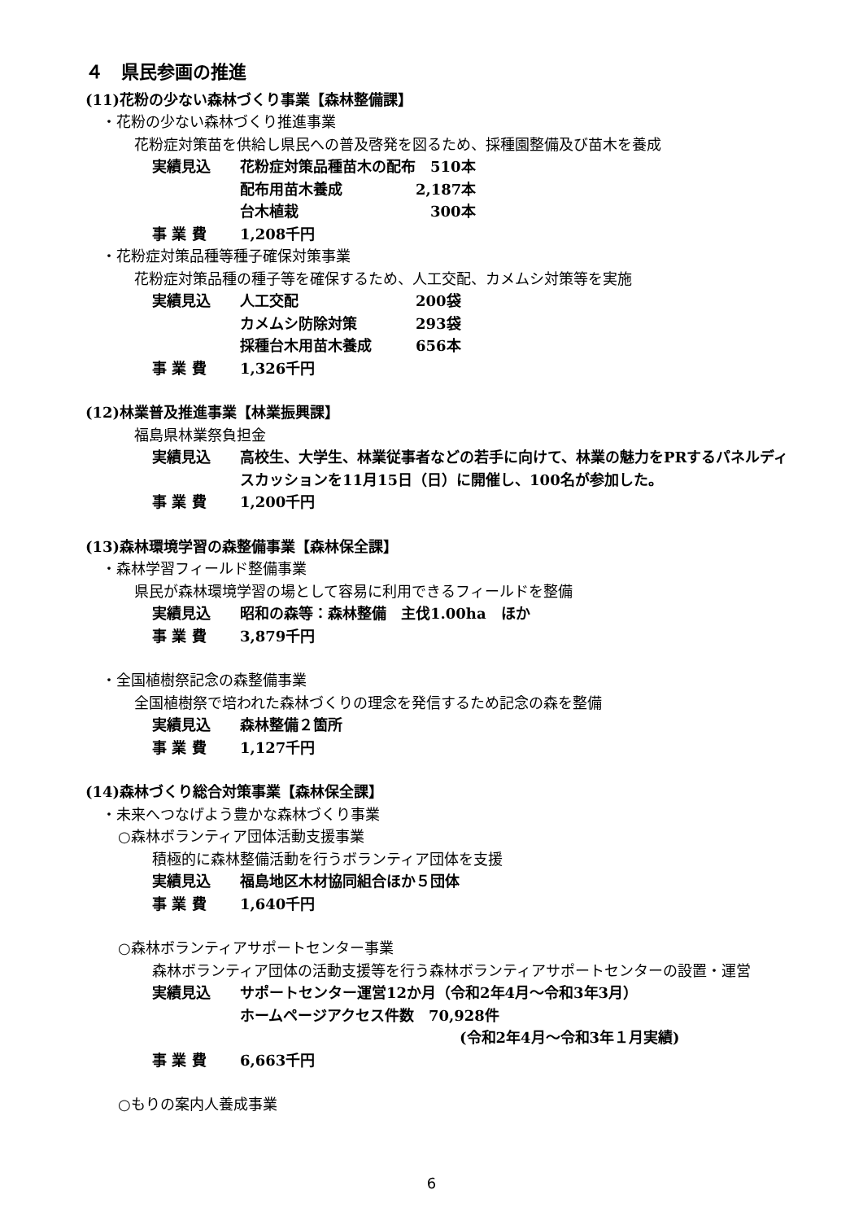４　県民参画の推進
(11)花粉の少ない森林づくり事業【森林整備課】
・花粉の少ない森林づくり推進事業
花粉症対策苗を供給し県民への普及啓発を図るため、採種園整備及び苗木を養成
実績見込 花粉症対策品種苗木の配布　510本
配布用苗木養成　　　　　2,187本
台木植栽　　　　　　　　　300本
事 業 費 1,208千円
・花粉症対策品種等種子確保対策事業
花粉症対策品種の種子等を確保するため、人工交配、カメムシ対策等を実施
実績見込 人工交配　　　　　　　　200袋
カメムシ防除対策　　　　293袋
採種台木用苗木養成　　　656本
事 業 費 1,326千円
(12)林業普及推進事業【林業振興課】
福島県林業祭負担金
実績見込 高校生、大学生、林業従事者などの若手に向けて、林業の魅力をPRするパネルディスカッションを11月15日（日）に開催し、100名が参加した。
事 業 費 1,200千円
(13)森林環境学習の森整備事業【森林保全課】
・森林学習フィールド整備事業
県民が森林環境学習の場として容易に利用できるフィールドを整備
実績見込 昭和の森等：森林整備　主伐1.00ha　ほか
事 業 費 3,879千円
・全国植樹祭記念の森整備事業
全国植樹祭で培われた森林づくりの理念を発信するため記念の森を整備
実績見込 森林整備２箇所
事 業 費 1,127千円
(14)森林づくり総合対策事業【森林保全課】
・未来へつなげよう豊かな森林づくり事業
○森林ボランティア団体活動支援事業
積極的に森林整備活動を行うボランティア団体を支援
実績見込 福島地区木材協同組合ほか５団体
事 業 費 1,640千円
○森林ボランティアサポートセンター事業
森林ボランティア団体の活動支援等を行う森林ボランティアサポートセンターの設置・運営
実績見込 サポートセンター運営12か月（令和2年4月～令和3年3月）
ホームページアクセス件数　70,928件
(令和2年4月～令和3年１月実績)
事 業 費 6,663千円
○もりの案内人養成事業
6